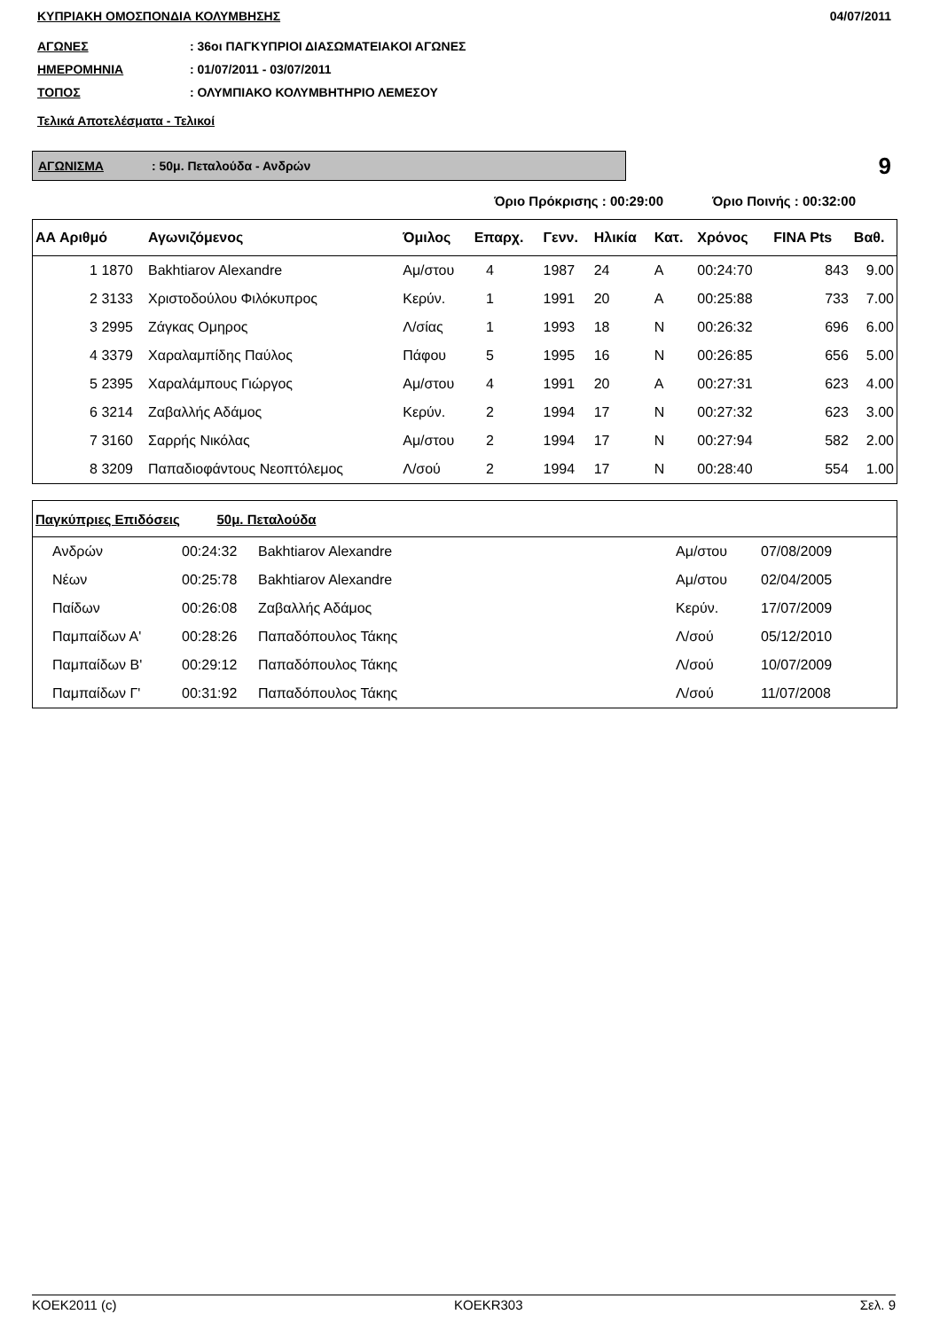ΚΥΠΡΙΑΚΗ ΟΜΟΣΠΟΝΔΙΑ ΚΟΛΥΜΒΗΣΗΣ 04/07/2011
ΑΓΩΝΕΣ: 36οι ΠΑΓΚΥΠΡΙΟΙ ΔΙΑΣΩΜΑΤΕΙΑΚΟΙ ΑΓΩΝΕΣ
ΗΜΕΡΟΜΗΝΙΑ: 01/07/2011 - 03/07/2011
ΤΟΠΟΣ: ΟΛΥΜΠΙΑΚΟ ΚΟΛΥΜΒΗΤΗΡΙΟ ΛΕΜΕΣΟΥ
Τελικά Αποτελέσματα - Τελικοί
ΑΓΩΝΙΣΜΑ: 50μ. Πεταλούδα - Ανδρών
9
Όριο Πρόκρισης : 00:29:00 Όριο Ποινής : 00:32:00
| ΑΑ Αριθμό | Αγωνιζόμενος | Όμιλος | Επαρχ. | Γενν. | Ηλικία | Κατ. | Χρόνος | FINA Pts | Βαθ. |
| --- | --- | --- | --- | --- | --- | --- | --- | --- | --- |
| 1 1870 | Bakhtiarov Alexandre | Αμ/στου | 4 | 1987 | 24 | Α | 00:24:70 | 843 | 9.00 |
| 2 3133 | Χριστοδούλου Φιλόκυπρος | Κερύν. | 1 | 1991 | 20 | Α | 00:25:88 | 733 | 7.00 |
| 3 2995 | Ζάγκας Ομηρος | Λ/σίας | 1 | 1993 | 18 | Ν | 00:26:32 | 696 | 6.00 |
| 4 3379 | Χαραλαμπίδης Παύλος | Πάφου | 5 | 1995 | 16 | Ν | 00:26:85 | 656 | 5.00 |
| 5 2395 | Χαραλάμπους Γιώργος | Αμ/στου | 4 | 1991 | 20 | Α | 00:27:31 | 623 | 4.00 |
| 6 3214 | Ζαβαλλής Αδάμος | Κερύν. | 2 | 1994 | 17 | Ν | 00:27:32 | 623 | 3.00 |
| 7 3160 | Σαρρής Νικόλας | Αμ/στου | 2 | 1994 | 17 | Ν | 00:27:94 | 582 | 2.00 |
| 8 3209 | Παπαδιοφάντους Νεοπτόλεμος | Λ/σού | 2 | 1994 | 17 | Ν | 00:28:40 | 554 | 1.00 |
| Παγκύπριες Επιδόσεις 50μ. Πεταλούδα | | | | |
| Ανδρών | 00:24:32 | Bakhtiarov Alexandre | Αμ/στου | 07/08/2009 |
| Νέων | 00:25:78 | Bakhtiarov Alexandre | Αμ/στου | 02/04/2005 |
| Παίδων | 00:26:08 | Ζαβαλλής Αδάμος | Κερύν. | 17/07/2009 |
| Παμπαίδων Α' | 00:28:26 | Παπαδόπουλος Τάκης | Λ/σού | 05/12/2010 |
| Παμπαίδων Β' | 00:29:12 | Παπαδόπουλος Τάκης | Λ/σού | 10/07/2009 |
| Παμπαίδων Γ' | 00:31:92 | Παπαδόπουλος Τάκης | Λ/σού | 11/07/2008 |
KOEK2011 (c) KOEKR303 Σελ. 9